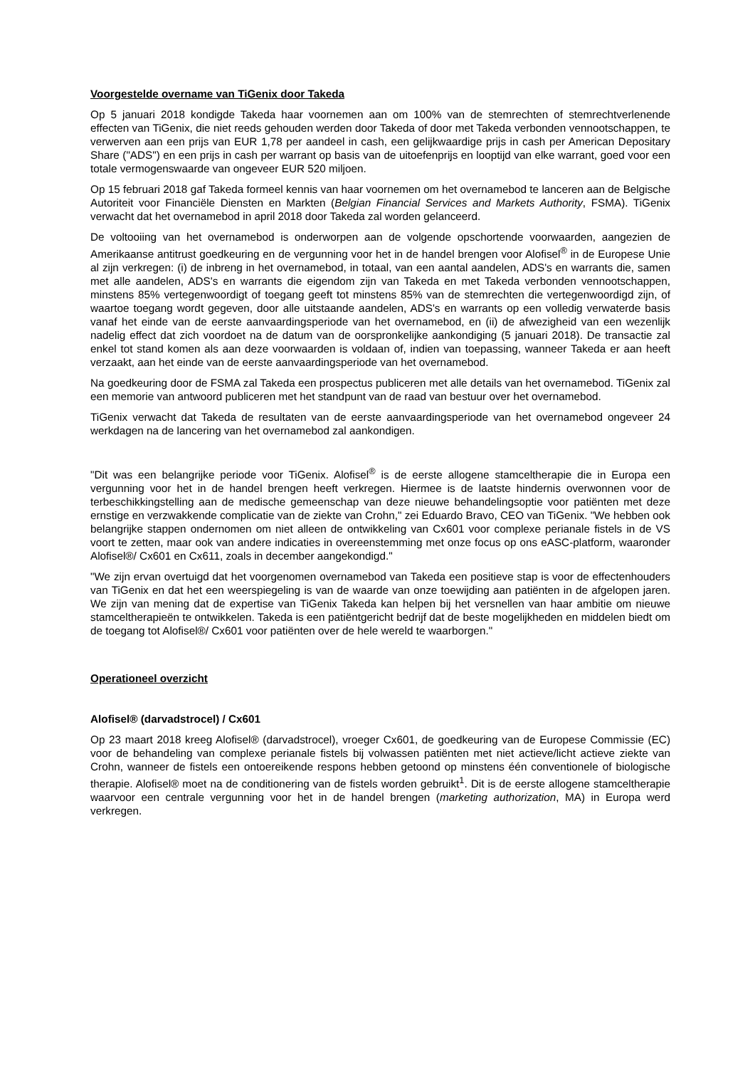Voorgestelde overname van TiGenix door Takeda
Op 5 januari 2018 kondigde Takeda haar voornemen aan om 100% van de stemrechten of stemrechtverlenende effecten van TiGenix, die niet reeds gehouden werden door Takeda of door met Takeda verbonden vennootschappen, te verwerven aan een prijs van EUR 1,78 per aandeel in cash, een gelijkwaardige prijs in cash per American Depositary Share ("ADS") en een prijs in cash per warrant op basis van de uitoefenprijs en looptijd van elke warrant, goed voor een totale vermogenswaarde van ongeveer EUR 520 miljoen.
Op 15 februari 2018 gaf Takeda formeel kennis van haar voornemen om het overnamebod te lanceren aan de Belgische Autoriteit voor Financiële Diensten en Markten (Belgian Financial Services and Markets Authority, FSMA). TiGenix verwacht dat het overnamebod in april 2018 door Takeda zal worden gelanceerd.
De voltooiing van het overnamebod is onderworpen aan de volgende opschortende voorwaarden, aangezien de Amerikaanse antitrust goedkeuring en de vergunning voor het in de handel brengen voor Alofisel<sup>®</sup> in de Europese Unie al zijn verkregen: (i) de inbreng in het overnamebod, in totaal, van een aantal aandelen, ADS's en warrants die, samen met alle aandelen, ADS's en warrants die eigendom zijn van Takeda en met Takeda verbonden vennootschappen, minstens 85% vertegenwoordigt of toegang geeft tot minstens 85% van de stemrechten die vertegenwoordigd zijn, of waartoe toegang wordt gegeven, door alle uitstaande aandelen, ADS's en warrants op een volledig verwaterde basis vanaf het einde van de eerste aanvaardingsperiode van het overnamebod, en (ii) de afwezigheid van een wezenlijk nadelig effect dat zich voordoet na de datum van de oorspronkelijke aankondiging (5 januari 2018). De transactie zal enkel tot stand komen als aan deze voorwaarden is voldaan of, indien van toepassing, wanneer Takeda er aan heeft verzaakt, aan het einde van de eerste aanvaardingsperiode van het overnamebod.
Na goedkeuring door de FSMA zal Takeda een prospectus publiceren met alle details van het overnamebod. TiGenix zal een memorie van antwoord publiceren met het standpunt van de raad van bestuur over het overnamebod.
TiGenix verwacht dat Takeda de resultaten van de eerste aanvaardingsperiode van het overnamebod ongeveer 24 werkdagen na de lancering van het overnamebod zal aankondigen.
"Dit was een belangrijke periode voor TiGenix. Alofisel<sup>®</sup> is de eerste allogene stamceltherapie die in Europa een vergunning voor het in de handel brengen heeft verkregen. Hiermee is de laatste hindernis overwonnen voor de terbeschikkingstelling aan de medische gemeenschap van deze nieuwe behandelingsoptie voor patiënten met deze ernstige en verzwakkende complicatie van de ziekte van Crohn," zei Eduardo Bravo, CEO van TiGenix. "We hebben ook belangrijke stappen ondernomen om niet alleen de ontwikkeling van Cx601 voor complexe perianale fistels in de VS voort te zetten, maar ook van andere indicaties in overeenstemming met onze focus op ons eASC-platform, waaronder Alofisel®/ Cx601 en Cx611, zoals in december aangekondigd."
"We zijn ervan overtuigd dat het voorgenomen overnamebod van Takeda een positieve stap is voor de effectenhouders van TiGenix en dat het een weerspiegeling is van de waarde van onze toewijding aan patiënten in de afgelopen jaren. We zijn van mening dat de expertise van TiGenix Takeda kan helpen bij het versnellen van haar ambitie om nieuwe stamceltherapieën te ontwikkelen. Takeda is een patiëntgericht bedrijf dat de beste mogelijkheden en middelen biedt om de toegang tot Alofisel®/ Cx601 voor patiënten over de hele wereld te waarborgen."
Operationeel overzicht
Alofisel® (darvadstrocel) / Cx601
Op 23 maart 2018 kreeg Alofisel® (darvadstrocel), vroeger Cx601, de goedkeuring van de Europese Commissie (EC) voor de behandeling van complexe perianale fistels bij volwassen patiënten met niet actieve/licht actieve ziekte van Crohn, wanneer de fistels een ontoereikende respons hebben getoond op minstens één conventionele of biologische therapie. Alofisel® moet na de conditionering van de fistels worden gebruikt<sup>1</sup>. Dit is de eerste allogene stamceltherapie waarvoor een centrale vergunning voor het in de handel brengen (marketing authorization, MA) in Europa werd verkregen.